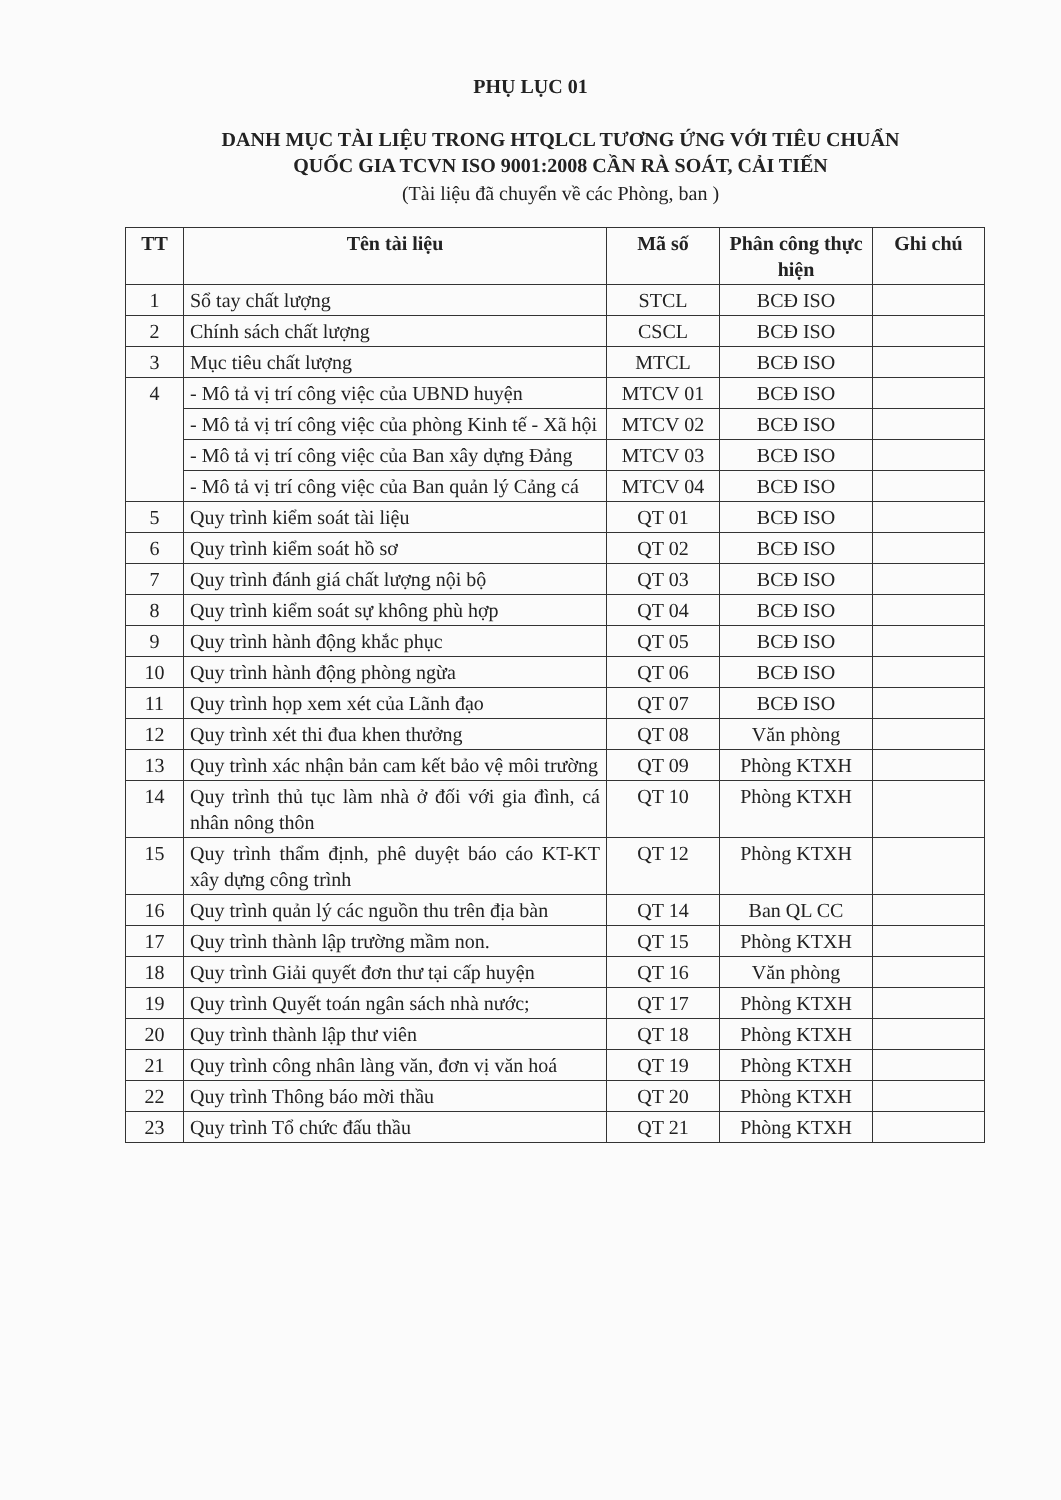PHỤ LỤC 01
DANH MỤC TÀI LIỆU TRONG HTQLCL TƯƠNG ỨNG VỚI TIÊU CHUẨN
QUỐC GIA TCVN ISO 9001:2008 CẦN RÀ SOÁT, CẢI TIẾN
(Tài liệu đã chuyển về các Phòng, ban )
| TT | Tên tài liệu | Mã số | Phân công thực hiện | Ghi chú |
| --- | --- | --- | --- | --- |
| 1 | Sổ tay chất lượng | STCL | BCĐ ISO | |
| 2 | Chính sách chất lượng | CSCL | BCĐ ISO | |
| 3 | Mục tiêu chất lượng | MTCL | BCĐ ISO | |
| 4 | - Mô tả vị trí công việc của UBND huyện | MTCV 01 | BCĐ ISO | |
| | - Mô tả vị trí công việc của phòng Kinh tế - Xã hội | MTCV 02 | BCĐ ISO | |
| | - Mô tả vị trí công việc của Ban xây dựng Đảng | MTCV 03 | BCĐ ISO | |
| | - Mô tả vị trí công việc của Ban quản lý Cảng cá | MTCV 04 | BCĐ ISO | |
| 5 | Quy trình kiểm soát tài liệu | QT 01 | BCĐ ISO | |
| 6 | Quy trình kiểm soát hồ sơ | QT 02 | BCĐ ISO | |
| 7 | Quy trình đánh giá chất lượng nội bộ | QT 03 | BCĐ ISO | |
| 8 | Quy trình kiểm soát sự không phù hợp | QT 04 | BCĐ ISO | |
| 9 | Quy trình hành động khắc phục | QT 05 | BCĐ ISO | |
| 10 | Quy trình hành động phòng ngừa | QT 06 | BCĐ ISO | |
| 11 | Quy trình họp xem xét của Lãnh đạo | QT 07 | BCĐ ISO | |
| 12 | Quy trình xét thi đua khen thưởng | QT 08 | Văn phòng | |
| 13 | Quy trình xác nhận bản cam kết bảo vệ môi trường | QT 09 | Phòng KTXH | |
| 14 | Quy trình thủ tục làm nhà ở đối với gia đình, cá nhân nông thôn | QT 10 | Phòng KTXH | |
| 15 | Quy trình thẩm định, phê duyệt báo cáo KT-KT xây dựng công trình | QT 12 | Phòng KTXH | |
| 16 | Quy trình quản lý các nguồn thu trên địa bàn | QT 14 | Ban QL CC | |
| 17 | Quy trình thành lập trường mầm non. | QT 15 | Phòng KTXH | |
| 18 | Quy trình Giải quyết đơn thư tại cấp huyện | QT 16 | Văn phòng | |
| 19 | Quy trình Quyết toán ngân sách nhà nước; | QT 17 | Phòng KTXH | |
| 20 | Quy trình thành lập thư viên | QT 18 | Phòng KTXH | |
| 21 | Quy trình công nhân làng văn, đơn vị văn hoá | QT 19 | Phòng KTXH | |
| 22 | Quy trình Thông báo mời thầu | QT 20 | Phòng KTXH | |
| 23 | Quy trình Tổ chức đấu thầu | QT 21 | Phòng KTXH | |